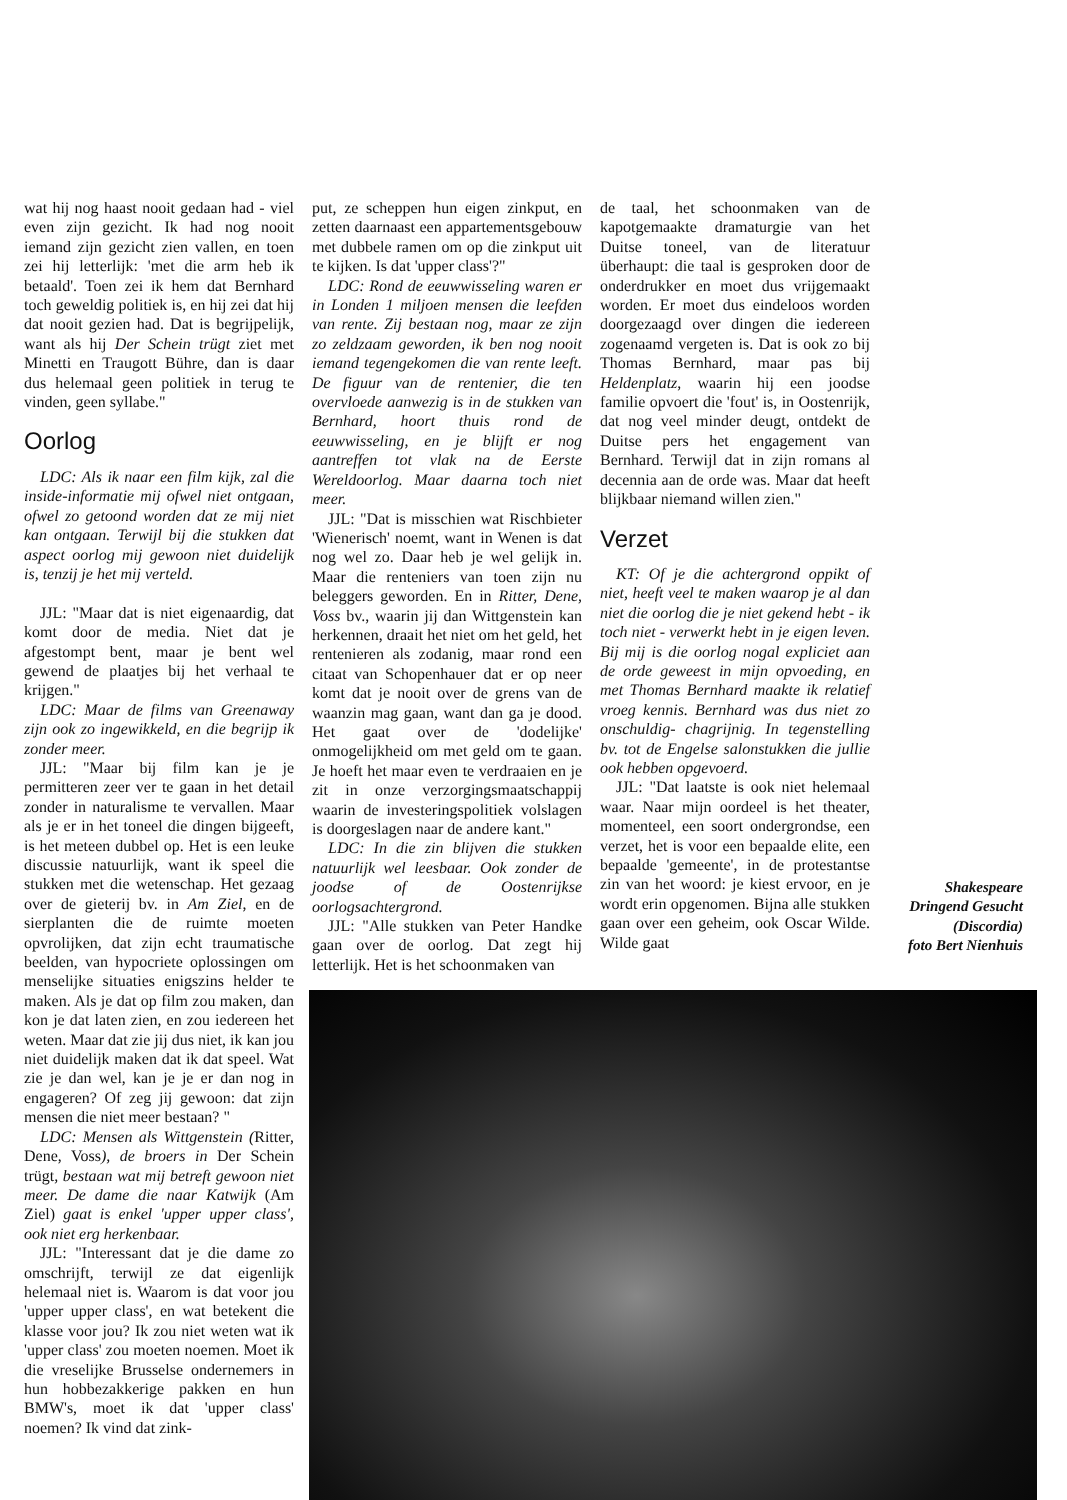wat hij nog haast nooit gedaan had - viel even zijn gezicht. Ik had nog nooit iemand zijn gezicht zien vallen, en toen zei hij letterlijk: 'met die arm heb ik betaald'. Toen zei ik hem dat Bernhard toch geweldig politiek is, en hij zei dat hij dat nooit gezien had. Dat is begrijpelijk, want als hij Der Schein trügt ziet met Minetti en Traugott Bühre, dan is daar dus helemaal geen politiek in terug te vinden, geen syllabe."
Oorlog
LDC: Als ik naar een film kijk, zal die inside-informatie mij ofwel niet ontgaan, ofwel zo getoond worden dat ze mij niet kan ontgaan. Terwijl bij die stukken dat aspect oorlog mij gewoon niet duidelijk is, tenzij je het mij verteld.
JJL: "Maar dat is niet eigenaardig, dat komt door de media. Niet dat je afgestompt bent, maar je bent wel gewend de plaatjes bij het verhaal te krijgen."
LDC: Maar de films van Greenaway zijn ook zo ingewikkeld, en die begrijp ik zonder meer.
JJL: "Maar bij film kan je je permitteren zeer ver te gaan in het detail zonder in naturalisme te vervallen. Maar als je er in het toneel die dingen bijgeeft, is het meteen dubbel op. Het is een leuke discussie natuurlijk, want ik speel die stukken met die wetenschap. Het gezaag over de gieterij bv. in Am Ziel, en de sierplanten die de ruimte moeten opvrolijken, dat zijn echt traumatische beelden, van hypocriete oplossingen om menselijke situaties enigszins helder te maken. Als je dat op film zou maken, dan kon je dat laten zien, en zou iedereen het weten. Maar dat zie jij dus niet, ik kan jou niet duidelijk maken dat ik dat speel. Wat zie je dan wel, kan je je er dan nog in engageren? Of zeg jij gewoon: dat zijn mensen die niet meer bestaan? "
LDC: Mensen als Wittgenstein (Ritter, Dene, Voss), de broers in Der Schein trügt, bestaan wat mij betreft gewoon niet meer. De dame die naar Katwijk (Am Ziel) gaat is enkel 'upper upper class', ook niet erg herkenbaar.
JJL: "Interessant dat je die dame zo omschrijft, terwijl ze dat eigenlijk helemaal niet is. Waarom is dat voor jou 'upper upper class', en wat betekent die klasse voor jou? Ik zou niet weten wat ik 'upper class' zou moeten noemen. Moet ik die vreselijke Brusselse ondernemers in hun hobbezakkerige pakken en hun BMW's, moet ik dat 'upper class' noemen? Ik vind dat zink-
put, ze scheppen hun eigen zinkput, en zetten daarnaast een appartementsgebouw met dubbele ramen om op die zinkput uit te kijken. Is dat 'upper class'?"
LDC: Rond de eeuwwisseling waren er in Londen 1 miljoen mensen die leefden van rente. Zij bestaan nog, maar ze zijn zo zeldzaam geworden, ik ben nog nooit iemand tegengekomen die van rente leeft. De figuur van de rentenier, die ten overvloede aanwezig is in de stukken van Bernhard, hoort thuis rond de eeuwwisseling, en je blijft er nog aantreffen tot vlak na de Eerste Wereldoorlog. Maar daarna toch niet meer.
JJL: "Dat is misschien wat Rischbieter 'Wienerisch' noemt, want in Wenen is dat nog wel zo. Daar heb je wel gelijk in. Maar die renteniers van toen zijn nu beleggers geworden. En in Ritter, Dene, Voss bv., waarin jij dan Wittgenstein kan herkennen, draait het niet om het geld, het rentenieren als zodanig, maar rond een citaat van Schopenhauer dat er op neer komt dat je nooit over de grens van de waanzin mag gaan, want dan ga je dood. Het gaat over de 'dodelijke' onmogelijkheid om met geld om te gaan. Je hoeft het maar even te verdraaien en je zit in onze verzorgingsmaatschappij waarin de investeringspolitiek volslagen is doorgeslagen naar de andere kant."
LDC: In die zin blijven die stukken natuurlijk wel leesbaar. Ook zonder de joodse of de Oostenrijkse oorlogsachtergrond.
JJL: "Alle stukken van Peter Handke gaan over de oorlog. Dat zegt hij letterlijk. Het is het schoonmaken van
de taal, het schoonmaken van de kapotgemaakte dramaturgie van het Duitse toneel, van de literatuur überhaupt: die taal is gesproken door de onderdrukker en moet dus vrijgemaakt worden. Er moet dus eindeloos worden doorgezaagd over dingen die iedereen zogenaamd vergeten is. Dat is ook zo bij Thomas Bernhard, maar pas bij Heldenplatz, waarin hij een joodse familie opvoert die 'fout' is, in Oostenrijk, dat nog veel minder deugt, ontdekt de Duitse pers het engagement van Bernhard. Terwijl dat in zijn romans al decennia aan de orde was. Maar dat heeft blijkbaar niemand willen zien."
Verzet
KT: Of je die achtergrond oppikt of niet, heeft veel te maken waarop je al dan niet die oorlog die je niet gekend hebt - ik toch niet - verwerkt hebt in je eigen leven. Bij mij is die oorlog nogal expliciet aan de orde geweest in mijn opvoeding, en met Thomas Bernhard maakte ik relatief vroeg kennis. Bernhard was dus niet zo onschuldig- chagrijnig. In tegenstelling bv. tot de Engelse salonstukken die jullie ook hebben opgevoerd.
JJL: "Dat laatste is ook niet helemaal waar. Naar mijn oordeel is het theater, momenteel, een soort ondergrondse, een verzet, het is voor een bepaalde elite, een bepaalde 'gemeente', in de protestantse zin van het woord: je kiest ervoor, en je wordt erin opgenomen. Bijna alle stukken gaan over een geheim, ook Oscar Wilde. Wilde gaat
Shakespeare
Dringend Gesucht
(Discordia)
foto Bert Nienhuis